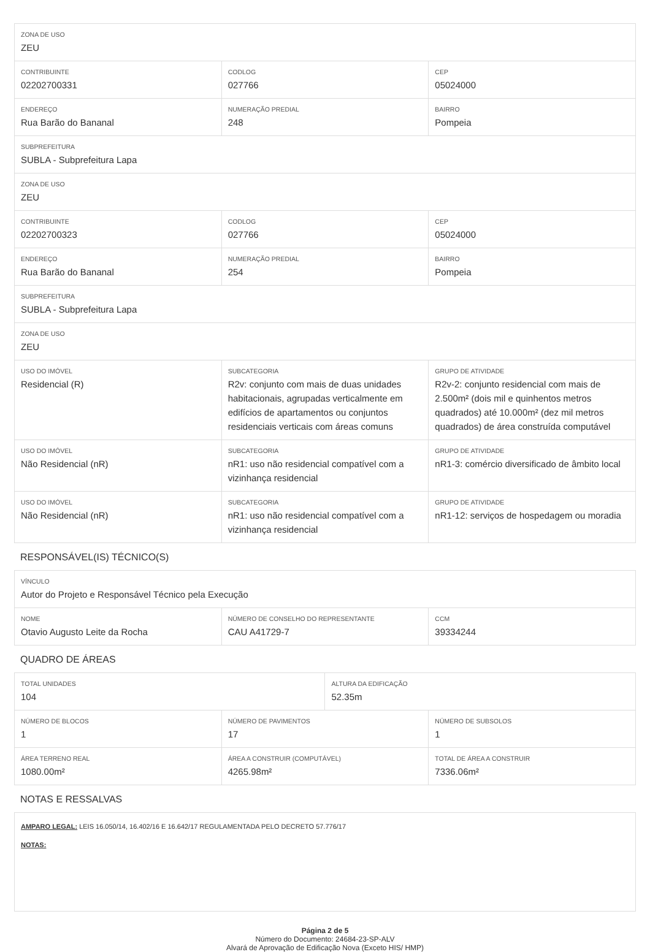| ZONA DE USO ZEU | | |
| CONTRIBUINTE 02202700331 | CODLOG 027766 | CEP 05024000 |
| ENDEREÇO Rua Barão do Bananal | NUMERAÇÃO PREDIAL 248 | BAIRRO Pompeia |
| SUBPREFEITURA SUBLA - Subprefeitura Lapa | | |
| ZONA DE USO ZEU | | |
| CONTRIBUINTE 02202700323 | CODLOG 027766 | CEP 05024000 |
| ENDEREÇO Rua Barão do Bananal | NUMERAÇÃO PREDIAL 254 | BAIRRO Pompeia |
| SUBPREFEITURA SUBLA - Subprefeitura Lapa | | |
| ZONA DE USO ZEU | | |
| USO DO IMÓVEL Residencial (R) | SUBCATEGORIA R2v: conjunto com mais de duas unidades habitacionais, agrupadas verticalmente em edifícios de apartamentos ou conjuntos residenciais verticais com áreas comuns | GRUPO DE ATIVIDADE R2v-2: conjunto residencial com mais de 2.500m² (dois mil e quinhentos metros quadrados) até 10.000m² (dez mil metros quadrados) de área construída computável |
| USO DO IMÓVEL Não Residencial (nR) | SUBCATEGORIA nR1: uso não residencial compatível com a vizinhança residencial | GRUPO DE ATIVIDADE nR1-3: comércio diversificado de âmbito local |
| USO DO IMÓVEL Não Residencial (nR) | SUBCATEGORIA nR1: uso não residencial compatível com a vizinhança residencial | GRUPO DE ATIVIDADE nR1-12: serviços de hospedagem ou moradia |
RESPONSÁVEL(IS) TÉCNICO(S)
| VÍNCULO Autor do Projeto e Responsável Técnico pela Execução | | |
| NOME Otavio Augusto Leite da Rocha | NÚMERO DE CONSELHO DO REPRESENTANTE CAU A41729-7 | CCM 39334244 |
QUADRO DE ÁREAS
| TOTAL UNIDADES 104 | | ALTURA DA EDIFICAÇÃO 52.35m | |
| NÚMERO DE BLOCOS 1 | NÚMERO DE PAVIMENTOS 17 | | NÚMERO DE SUBSOLOS 1 |
| ÁREA TERRENO REAL 1080.00m² | ÁREA A CONSTRUIR (COMPUTÁVEL) 4265.98m² | | TOTAL DE ÁREA A CONSTRUIR 7336.06m² |
NOTAS E RESSALVAS
AMPARO LEGAL: LEIS 16.050/14, 16.402/16 E 16.642/17 REGULAMENTADA PELO DECRETO 57.776/17
NOTAS:
Página 2 de 5
Número do Documento: 24684-23-SP-ALV
Alvará de Aprovação de Edificação Nova (Exceto HIS/ HMP)